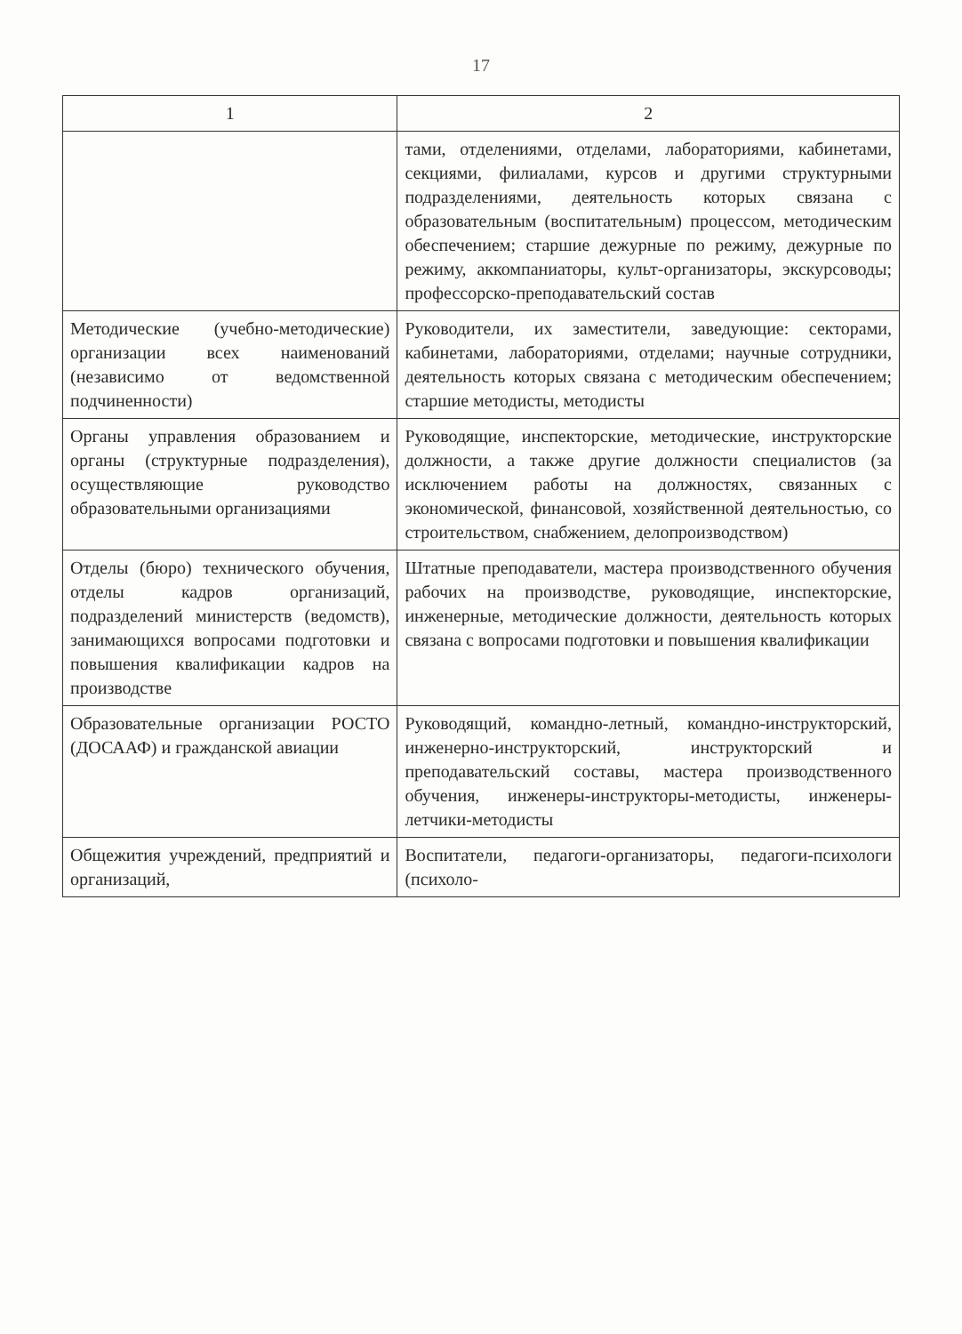17
| 1 | 2 |
| --- | --- |
| | тами, отделениями, отделами, лабораториями, кабинетами, секциями, филиалами, курсов и другими структурными подразделениями, деятельность которых связана с образовательным (воспитательным) процессом, методическим обеспечением; старшие дежурные по режиму, дежурные по режиму, аккомпаниаторы, культ-организаторы, экскурсоводы; профессорско-преподавательский состав |
| Методические (учебно-методические) организации всех наименований (независимо от ведомственной подчиненности) | Руководители, их заместители, заведующие: секторами, кабинетами, лабораториями, отделами; научные сотрудники, деятельность которых связана с методическим обеспечением; старшие методисты, методисты |
| Органы управления образованием и органы (структурные подразделения), осуществляющие руководство образовательными организациями | Руководящие, инспекторские, методические, инструкторские должности, а также другие должности специалистов (за исключением работы на должностях, связанных с экономической, финансовой, хозяйственной деятельностью, со строительством, снабжением, делопроизводством) |
| Отделы (бюро) технического обучения, отделы кадров организаций, подразделений министерств (ведомств), занимающихся вопросами подготовки и повышения квалификации кадров на производстве | Штатные преподаватели, мастера производственного обучения рабочих на производстве, руководящие, инспекторские, инженерные, методические должности, деятельность которых связана с вопросами подготовки и повышения квалификации |
| Образовательные организации РОСТО (ДОСААФ) и гражданской авиации | Руководящий, командно-летный, командно-инструкторский, инженерно-инструкторский, инструкторский и преподавательский составы, мастера производственного обучения, инженеры-инструкторы-методисты, инженеры-летчики-методисты |
| Общежития учреждений, предприятий и организаций, | Воспитатели, педагоги-организаторы, педагоги-психологи (психоло- |